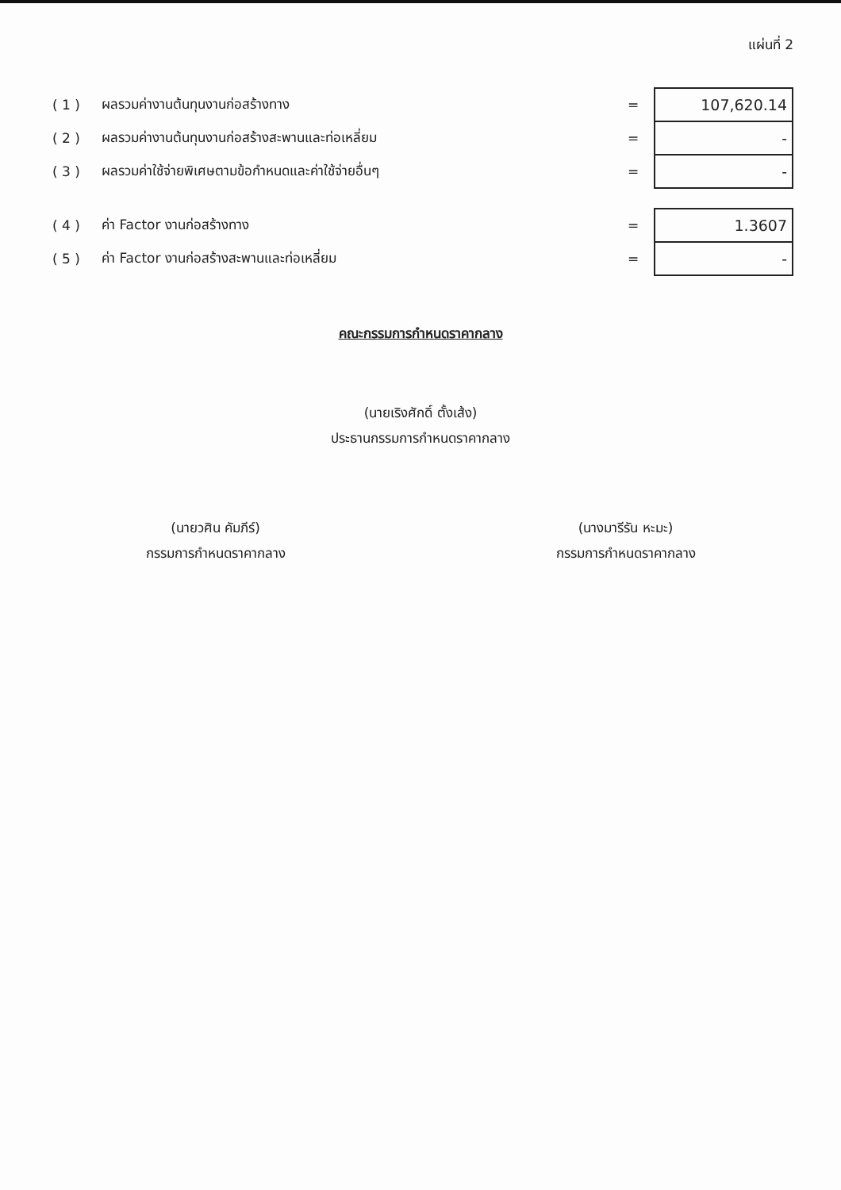แผ่นที่ 2
| ( 1 ) | ผลรวมค่างานต้นทุนงานก่อสร้างทาง | = | 107,620.14 |
| ( 2 ) | ผลรวมค่างานต้นทุนงานก่อสร้างสะพานและท่อเหลี่ยม | = | - |
| ( 3 ) | ผลรวมค่าใช้จ่ายพิเศษตามข้อกำหนดและค่าใช้จ่ายอื่นๆ | = | - |
| ( 4 ) | ค่า Factor งานก่อสร้างทาง | = | 1.3607 |
| ( 5 ) | ค่า Factor งานก่อสร้างสะพานและท่อเหลี่ยม | = | - |
คณะกรรมการกำหนดราคากลาง
(นายเริงศักดิ์ ตั้งเส้ง)
ประธานกรรมการกำหนดราคากลาง
(นายวศิน คัมภีร์)
กรรมการกำหนดราคากลาง
(นางมารีรัน หะมะ)
กรรมการกำหนดราคากลาง